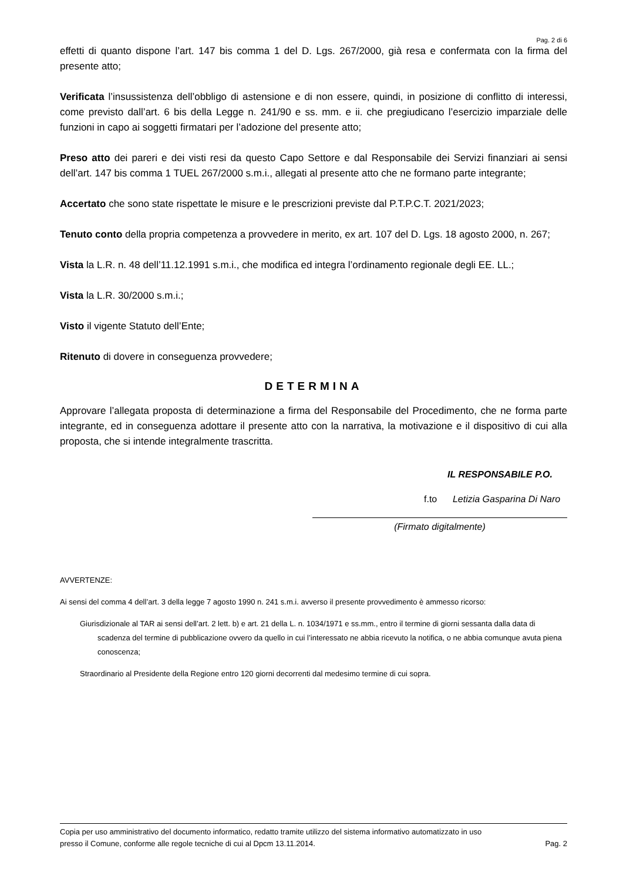Pag. 2 di 6
effetti di quanto dispone l’art. 147 bis comma 1 del D. Lgs. 267/2000, già resa e confermata con la firma del presente atto;
Verificata l’insussistenza dell’obbligo di astensione e di non essere, quindi, in posizione di conflitto di interessi, come previsto dall’art. 6 bis della Legge n. 241/90 e ss. mm. e ii. che pregiudicano l’esercizio imparziale delle funzioni in capo ai soggetti firmatari per l’adozione del presente atto;
Preso atto dei pareri e dei visti resi da questo Capo Settore e dal Responsabile dei Servizi finanziari ai sensi dell’art. 147 bis comma 1 TUEL 267/2000 s.m.i., allegati al presente atto che ne formano parte integrante;
Accertato che sono state rispettate le misure e le prescrizioni previste dal P.T.P.C.T. 2021/2023;
Tenuto conto della propria competenza a provvedere in merito, ex art. 107 del D. Lgs. 18 agosto 2000, n. 267;
Vista la L.R. n. 48 dell’11.12.1991 s.m.i., che modifica ed integra l’ordinamento regionale degli EE. LL.;
Vista la L.R. 30/2000 s.m.i.;
Visto il vigente Statuto dell’Ente;
Ritenuto di dovere in conseguenza provvedere;
DETERMINA
Approvare l’allegata proposta di determinazione a firma del Responsabile del Procedimento, che ne forma parte integrante, ed in conseguenza adottare il presente atto con la narrativa, la motivazione e il dispositivo di cui alla proposta, che si intende integralmente trascritta.
IL RESPONSABILE P.O.
f.to Letizia Gasparina Di Naro
(Firmato digitalmente)
AVVERTENZE:
Ai sensi del comma 4 dell’art. 3 della legge 7 agosto 1990 n. 241 s.m.i. avverso il presente provvedimento è ammesso ricorso:
Giurisdizionale al TAR ai sensi dell’art. 2 lett. b) e art. 21 della L. n. 1034/1971 e ss.mm., entro il termine di giorni sessanta dalla data di scadenza del termine di pubblicazione ovvero da quello in cui l’interessato ne abbia ricevuto la notifica, o ne abbia comunque avuta piena conoscenza;
Straordinario al Presidente della Regione entro 120 giorni decorrenti dal medesimo termine di cui sopra.
Copia per uso amministrativo del documento informatico, redatto tramite utilizzo del sistema informativo automatizzato in uso
presso il Comune, conforme alle regole tecniche di cui al Dpcm 13.11.2014. Pag. 2